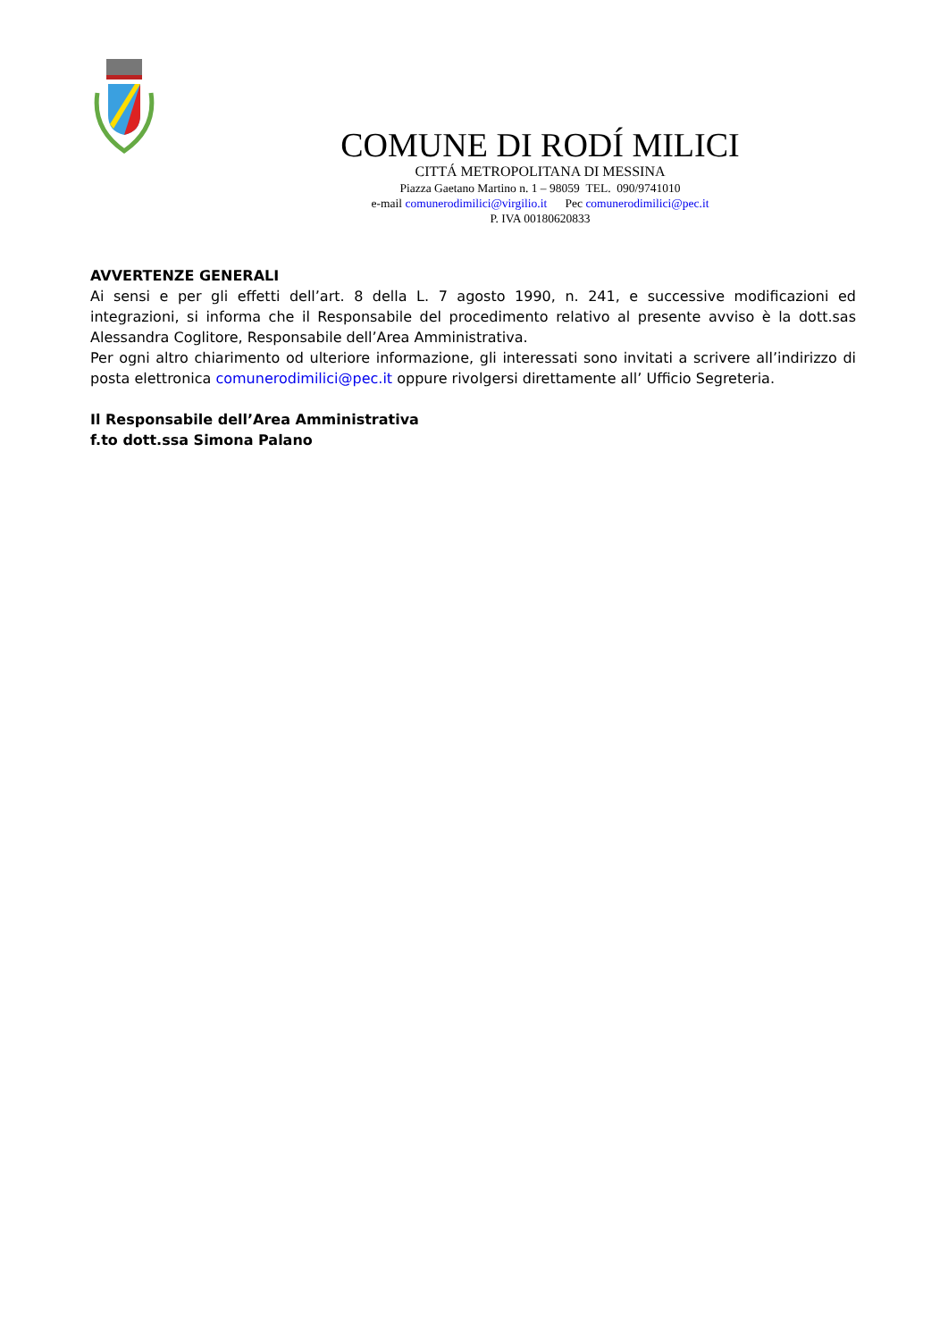COMUNE DI RODÍ MILICI
CITTÁ METROPOLITANA DI MESSINA
Piazza Gaetano Martino n. 1 – 98059 TEL. 090/9741010
e-mail comunerodimilici@virgilio.it Pec comunerodimilici@pec.it
P. IVA 00180620833
AVVERTENZE GENERALI
Ai sensi e per gli effetti dell’art. 8 della L. 7 agosto 1990, n. 241, e successive modificazioni ed integrazioni, si informa che il Responsabile del procedimento relativo al presente avviso è la dott.sas Alessandra Coglitore, Responsabile dell’Area Amministrativa.
Per ogni altro chiarimento od ulteriore informazione, gli interessati sono invitati a scrivere all’indirizzo di posta elettronica comunerodimilici@pec.it oppure rivolgersi direttamente all’ Ufficio Segreteria.
Il Responsabile dell’Area Amministrativa
f.to dott.ssa Simona Palano